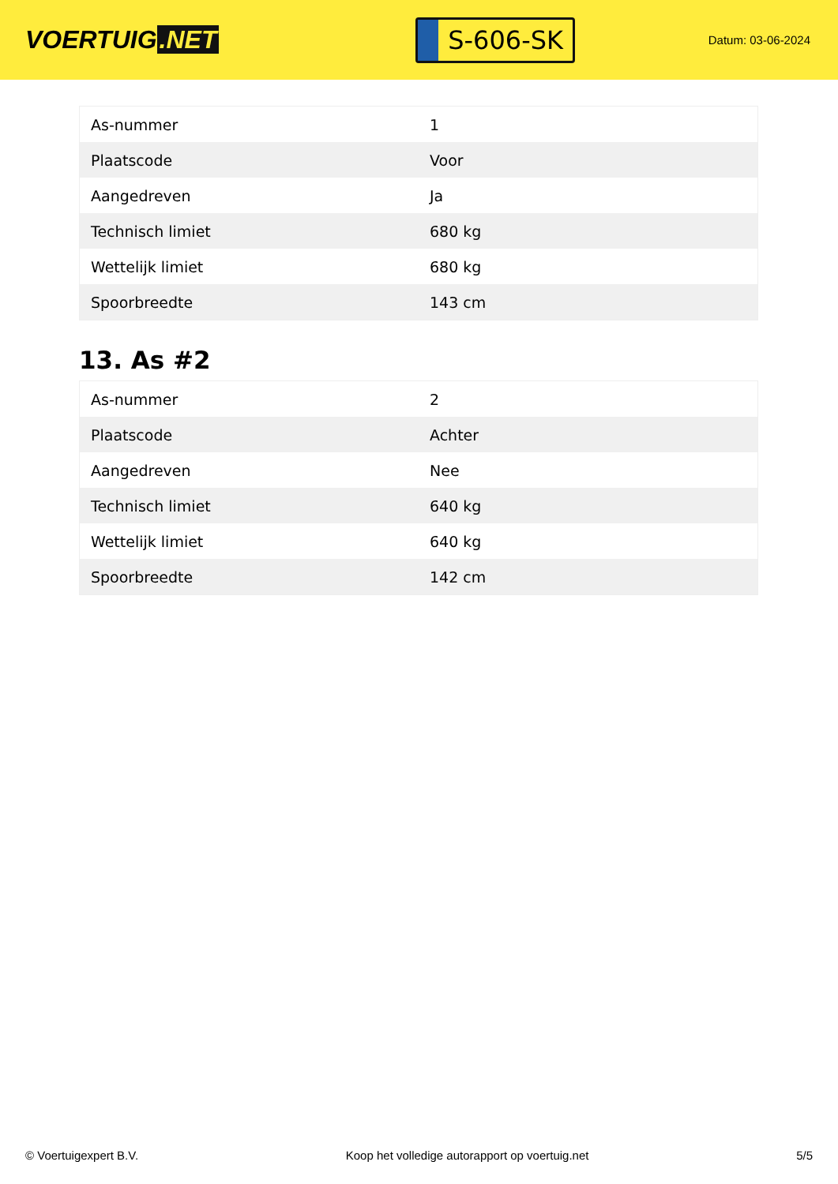VOERTUIG.NET
S-606-SK
Datum: 03-06-2024
| As-nummer | 1 |
| Plaatscode | Voor |
| Aangedreven | Ja |
| Technisch limiet | 680 kg |
| Wettelijk limiet | 680 kg |
| Spoorbreedte | 143 cm |
13. As #2
| As-nummer | 2 |
| Plaatscode | Achter |
| Aangedreven | Nee |
| Technisch limiet | 640 kg |
| Wettelijk limiet | 640 kg |
| Spoorbreedte | 142 cm |
© Voertuigexpert B.V. Koop het volledige autorapport op voertuig.net 5/5